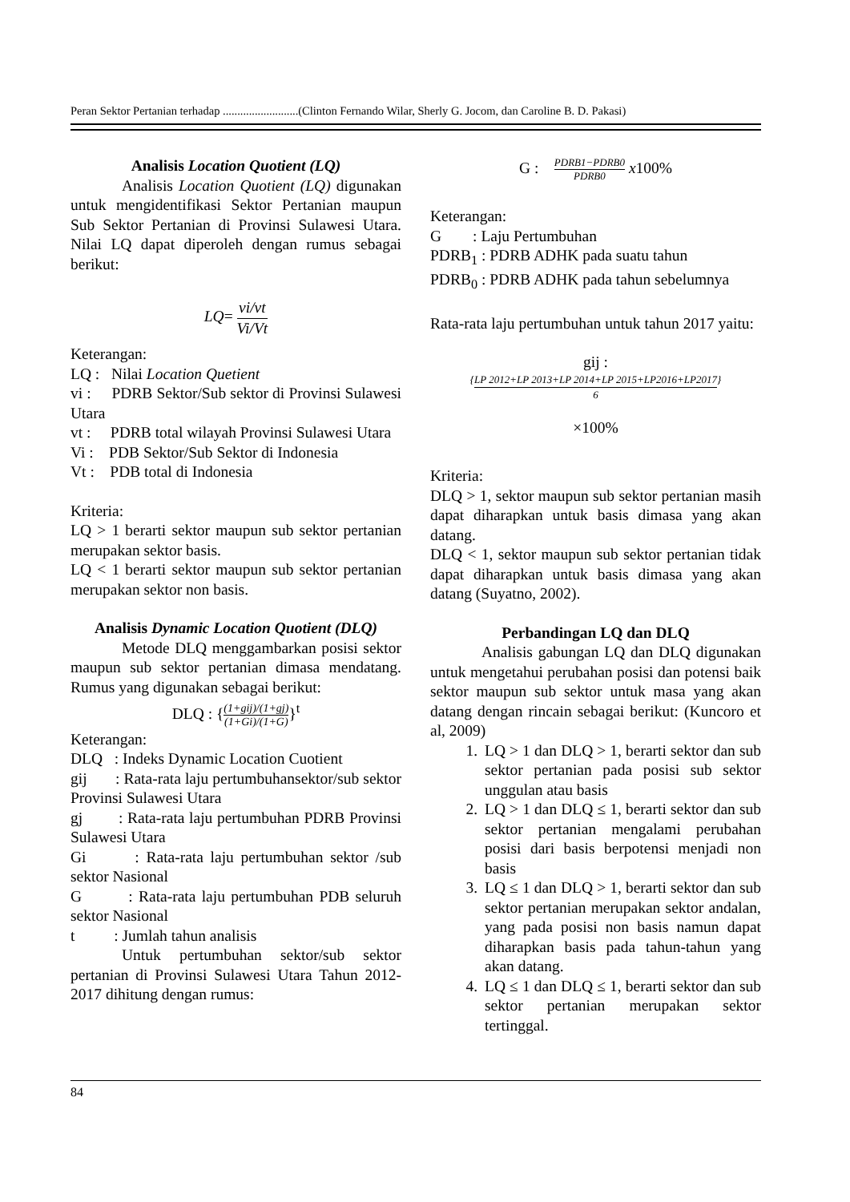Peran Sektor Pertanian terhadap ..........................(Clinton Fernando Wilar, Sherly G. Jocom, dan Caroline B. D. Pakasi)
Analisis Location Quotient (LQ)
Analisis Location Quotient (LQ) digunakan untuk mengidentifikasi Sektor Pertanian maupun Sub Sektor Pertanian di Provinsi Sulawesi Utara. Nilai LQ dapat diperoleh dengan rumus sebagai berikut:
LQ= vi/vt Vi/Vt
Keterangan:
LQ : Nilai Location Quetient
vi : PDRB Sektor/Sub sektor di Provinsi Sulawesi Utara
vt : PDRB total wilayah Provinsi Sulawesi Utara
Vi : PDB Sektor/Sub Sektor di Indonesia
Vt : PDB total di Indonesia
Kriteria:
LQ > 1 berarti sektor maupun sub sektor pertanian merupakan sektor basis.
LQ < 1 berarti sektor maupun sub sektor pertanian merupakan sektor non basis.
Analisis Dynamic Location Quotient (DLQ)
Metode DLQ menggambarkan posisi sektor maupun sub sektor pertanian dimasa mendatang. Rumus yang digunakan sebagai berikut:
DLQ : {(1+gij)/(1+gj) (1+Gi)/(1+G)}<sup>t</sup>
Keterangan:
DLQ : Indeks Dynamic Location Cuotient
gij : Rata-rata laju pertumbuhansektor/sub sektor Provinsi Sulawesi Utara
gj : Rata-rata laju pertumbuhan PDRB Provinsi Sulawesi Utara
Gi : Rata-rata laju pertumbuhan sektor /sub sektor Nasional
G : Rata-rata laju pertumbuhan PDB seluruh sektor Nasional
t : Jumlah tahun analisis
Untuk pertumbuhan sektor/sub sektor pertanian di Provinsi Sulawesi Utara Tahun 2012-2017 dihitung dengan rumus:
G : PDRB1−PDRB0 PDRB0 x100%
Keterangan:
G : Laju Pertumbuhan
PDRB<sub>1</sub> : PDRB ADHK pada suatu tahun
PDRB<sub>0</sub> : PDRB ADHK pada tahun sebelumnya
Rata-rata laju pertumbuhan untuk tahun 2017 yaitu:
gij :
{LP 2012+LP 2013+LP 2014+LP 2015+LP2016+LP2017} 6
×100%
Kriteria:
DLQ > 1, sektor maupun sub sektor pertanian masih dapat diharapkan untuk basis dimasa yang akan datang.
DLQ < 1, sektor maupun sub sektor pertanian tidak dapat diharapkan untuk basis dimasa yang akan datang (Suyatno, 2002).
Perbandingan LQ dan DLQ
Analisis gabungan LQ dan DLQ digunakan untuk mengetahui perubahan posisi dan potensi baik sektor maupun sub sektor untuk masa yang akan datang dengan rincain sebagai berikut: (Kuncoro et al, 2009)
1. LQ > 1 dan DLQ > 1, berarti sektor dan sub sektor pertanian pada posisi sub sektor unggulan atau basis
2. LQ > 1 dan DLQ ≤ 1, berarti sektor dan sub sektor pertanian mengalami perubahan posisi dari basis berpotensi menjadi non basis
3. LQ ≤ 1 dan DLQ > 1, berarti sektor dan sub sektor pertanian merupakan sektor andalan, yang pada posisi non basis namun dapat diharapkan basis pada tahun-tahun yang akan datang.
4. LQ ≤ 1 dan DLQ ≤ 1, berarti sektor dan sub sektor pertanian merupakan sektor tertinggal.
84